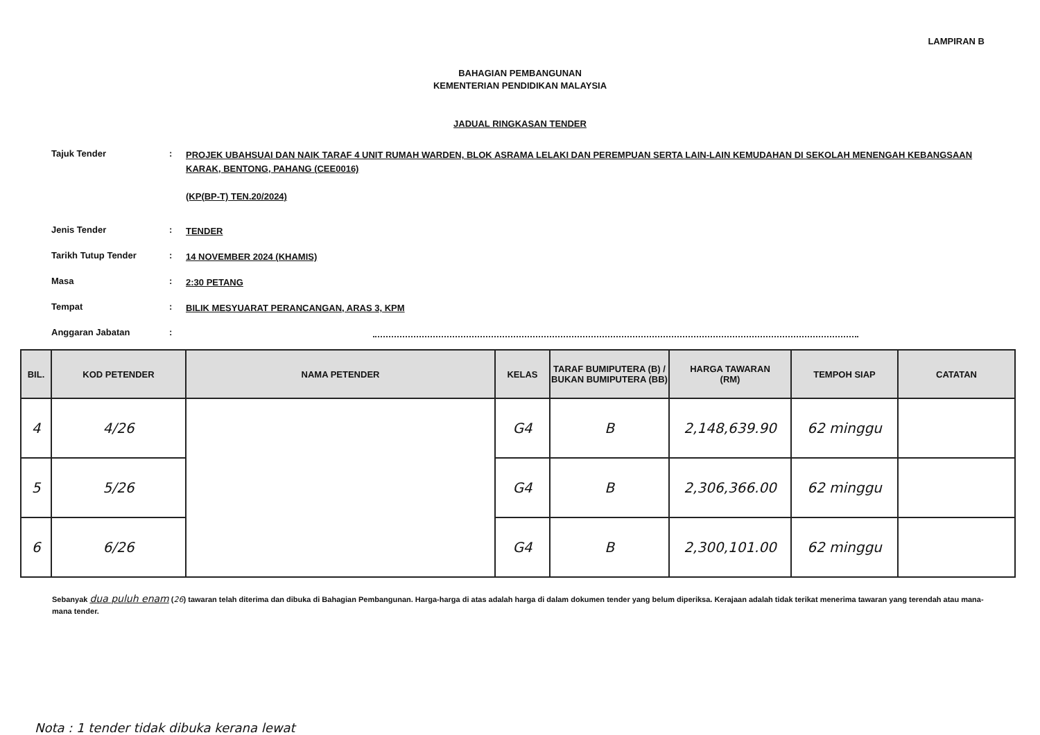LAMPIRAN B
BAHAGIAN PEMBANGUNAN
KEMENTERIAN PENDIDIKAN MALAYSIA
JADUAL RINGKASAN TENDER
Tajuk Tender :
PROJEK UBAHSUAI DAN NAIK TARAF 4 UNIT RUMAH WARDEN, BLOK ASRAMA LELAKI DAN PEREMPUAN SERTA LAIN-LAIN KEMUDAHAN DI SEKOLAH MENENGAH KEBANGSAAN KARAK, BENTONG, PAHANG (CEE0016)
(KP(BP-T) TEN.20/2024)
Jenis Tender :
TENDER
Tarikh Tutup Tender :
14 NOVEMBER 2024 (KHAMIS)
Masa :
2:30 PETANG
Tempat :
BILIK MESYUARAT PERANCANGAN, ARAS 3, KPM
Anggaran Jabatan :
| BIL. | KOD PETENDER | NAMA PETENDER | KELAS | TARAF BUMIPUTERA (B) / BUKAN BUMIPUTERA (BB) | HARGA TAWARAN (RM) | TEMPOH SIAP | CATATAN |
| --- | --- | --- | --- | --- | --- | --- | --- |
| 4 | 4/26 | | G4 | B | 2,148,639.90 | 62 minggu | |
| 5 | 5/26 | | G4 | B | 2,306,366.00 | 62 minggu | |
| 6 | 6/26 | | G4 | B | 2,300,101.00 | 62 minggu | |
Sebanyak dua puluh enam (26) tawaran telah diterima dan dibuka di Bahagian Pembangunan. Harga-harga di atas adalah harga di dalam dokumen tender yang belum diperiksa. Kerajaan adalah tidak terikat menerima tawaran yang terendah atau mana-mana tender.
Nota : 1 tender tidak dibuka kerana lewat